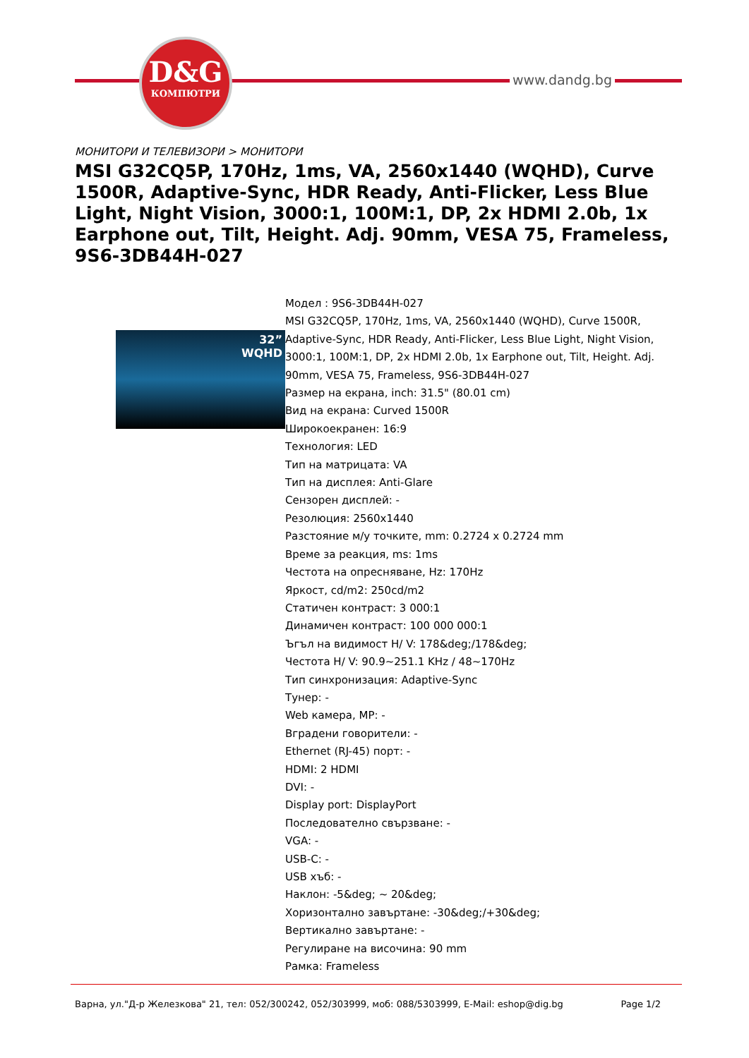D&G
КОМПЮТРИ
www.dandg.bg
МОНИТОРИ И ТЕЛЕВИЗОРИ > МОНИТОРИ
MSI G32CQ5P, 170Hz, 1ms, VA, 2560x1440 (WQHD), Curve 1500R, Adaptive-Sync, HDR Ready, Anti-Flicker, Less Blue Light, Night Vision, 3000:1, 100M:1, DP, 2x HDMI 2.0b, 1x Earphone out, Tilt, Height. Adj. 90mm, VESA 75, Frameless, 9S6-3DB44H-027
32”
WQHD
Модел : 9S6-3DB44H-027
MSI G32CQ5P, 170Hz, 1ms, VA, 2560x1440 (WQHD), Curve 1500R, Adaptive-Sync, HDR Ready, Anti-Flicker, Less Blue Light, Night Vision, 3000:1, 100M:1, DP, 2x HDMI 2.0b, 1x Earphone out, Tilt, Height. Adj. 90mm, VESA 75, Frameless, 9S6-3DB44H-027
Размер на екрана, inch: 31.5" (80.01 cm)
Вид на екрана: Curved 1500R
Широкоекранен: 16:9
Технология: LED
Тип на матрицата: VA
Тип на дисплея: Anti-Glare
Сензорен дисплей: -
Резолюция: 2560x1440
Разстояние м/у точките, mm: 0.2724 x 0.2724 mm
Време за реакция, ms: 1ms
Честота на опресняване, Hz: 170Hz
Яркост, cd/m2: 250cd/m2
Статичен контраст: 3 000:1
Динамичен контраст: 100 000 000:1
Ъгъл на видимост H/ V: 178&deg;/178&deg;
Честота H/ V: 90.9~251.1 KHz / 48~170Hz
Тип синхронизация: Adaptive-Sync
Тунер: -
Web камера, MP: -
Вградени говорители: -
Ethernet (RJ-45) порт: -
HDMI: 2 HDMI
DVI: -
Display port: DisplayPort
Последователно свързване: -
VGA: -
USB-C: -
USB хъб: -
Наклон: -5&deg; ~ 20&deg;
Хоризонтално завъртане: -30&deg;/+30&deg;
Вертикално завъртане: -
Регулиране на височина: 90 mm
Рамка: Frameless
Варна, ул."Д-р Железкова" 21, тел: 052/300242, 052/303999, моб: 088/5303999, E-Mail: eshop@dig.bg Page 1/2